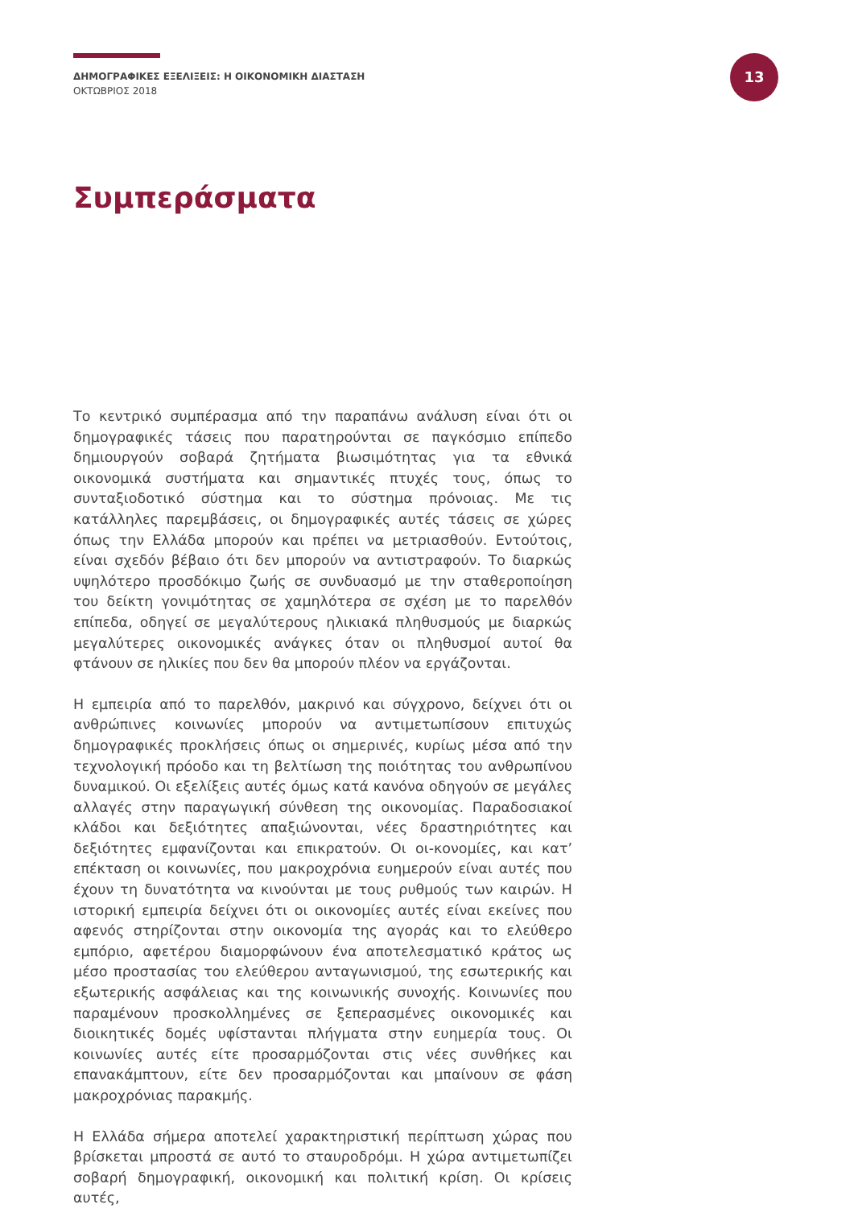ΔΗΜΟΓΡΑΦΙΚΕΣ ΕΞΕΛΙΞΕΙΣ: Η ΟΙΚΟΝΟΜΙΚΗ ΔΙΑΣΤΑΣΗ
ΟΚΤΩΒΡΙΟΣ 2018
13
Συμπεράσματα
Το κεντρικό συμπέρασμα από την παραπάνω ανάλυση είναι ότι οι δημογραφικές τάσεις που παρατηρούνται σε παγκόσμιο επίπεδο δημιουργούν σοβαρά ζητήματα βιωσιμότητας για τα εθνικά οικονομικά συστήματα και σημαντικές πτυχές τους, όπως το συνταξιοδοτικό σύστημα και το σύστημα πρόνοιας. Με τις κατάλληλες παρεμβάσεις, οι δημογραφικές αυτές τάσεις σε χώρες όπως την Ελλάδα μπορούν και πρέπει να μετριασθούν. Εντούτοις, είναι σχεδόν βέβαιο ότι δεν μπορούν να αντιστραφούν. Το διαρκώς υψηλότερο προσδόκιμο ζωής σε συνδυασμό με την σταθεροποίηση του δείκτη γονιμότητας σε χαμηλότερα σε σχέση με το παρελθόν επίπεδα, οδηγεί σε μεγαλύτερους ηλικιακά πληθυσμούς με διαρκώς μεγαλύτερες οικονομικές ανάγκες όταν οι πληθυσμοί αυτοί θα φτάνουν σε ηλικίες που δεν θα μπορούν πλέον να εργάζονται.
Η εμπειρία από το παρελθόν, μακρινό και σύγχρονο, δείχνει ότι οι ανθρώπινες κοινωνίες μπορούν να αντιμετωπίσουν επιτυχώς δημογραφικές προκλήσεις όπως οι σημερινές, κυρίως μέσα από την τεχνολογική πρόοδο και τη βελτίωση της ποιότητας του ανθρωπίνου δυναμικού. Οι εξελίξεις αυτές όμως κατά κανόνα οδηγούν σε μεγάλες αλλαγές στην παραγωγική σύνθεση της οικονομίας. Παραδοσιακοί κλάδοι και δεξιότητες απαξιώνονται, νέες δραστηριότητες και δεξιότητες εμφανίζονται και επικρατούν. Οι οι-κονομίες, και κατ’ επέκταση οι κοινωνίες, που μακροχρόνια ευημερούν είναι αυτές που έχουν τη δυνατότητα να κινούνται με τους ρυθμούς των καιρών. Η ιστορική εμπειρία δείχνει ότι οι οικονομίες αυτές είναι εκείνες που αφενός στηρίζονται στην οικονομία της αγοράς και το ελεύθερο εμπόριο, αφετέρου διαμορφώνουν ένα αποτελεσματικό κράτος ως μέσο προστασίας του ελεύθερου ανταγωνισμού, της εσωτερικής και εξωτερικής ασφάλειας και της κοινωνικής συνοχής. Κοινωνίες που παραμένουν προσκολλημένες σε ξεπερασμένες οικονομικές και διοικητικές δομές υφίστανται πλήγματα στην ευημερία τους. Οι κοινωνίες αυτές είτε προσαρμόζονται στις νέες συνθήκες και επανακάμπτουν, είτε δεν προσαρμόζονται και μπαίνουν σε φάση μακροχρόνιας παρακμής.
Η Ελλάδα σήμερα αποτελεί χαρακτηριστική περίπτωση χώρας που βρίσκεται μπροστά σε αυτό το σταυροδρόμι. Η χώρα αντιμετωπίζει σοβαρή δημογραφική, οικονομική και πολιτική κρίση. Οι κρίσεις αυτές,